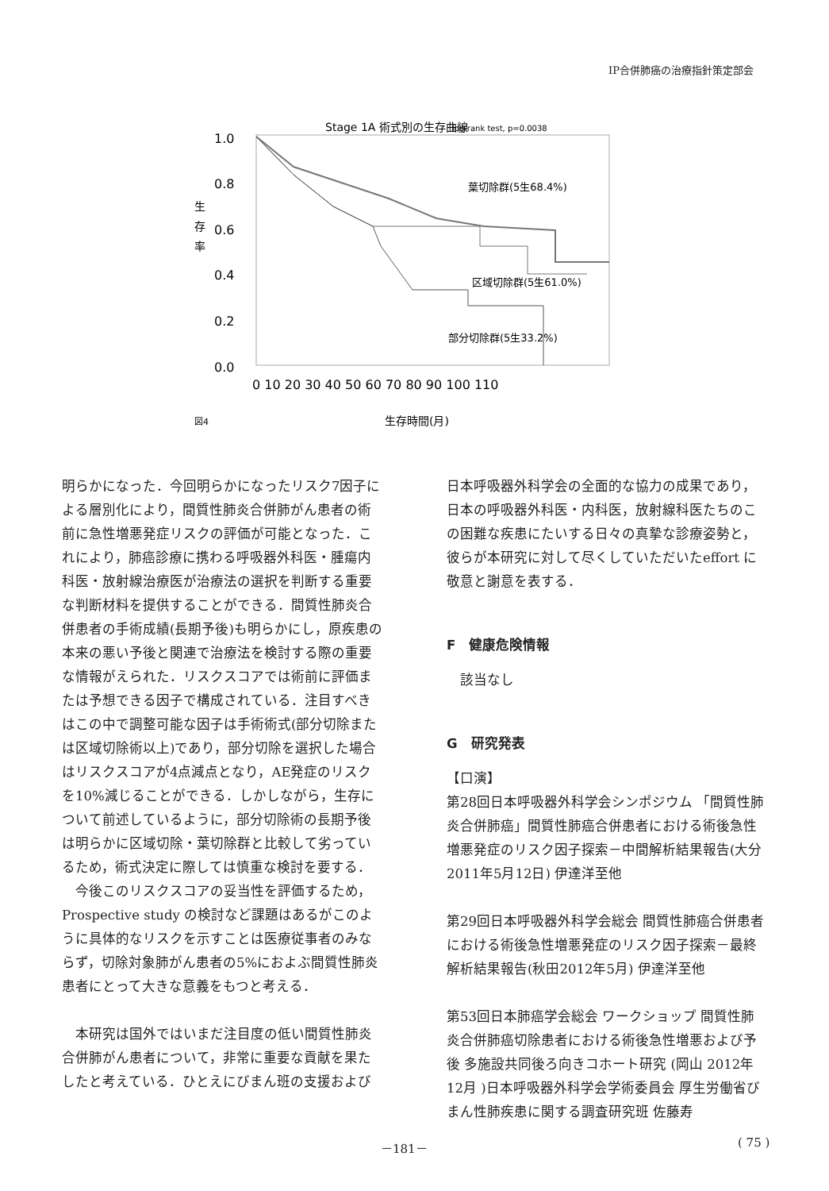IP合併肺癌の治療指針策定部会
Stage 1A 術式別の生存曲線
log-rank test, p=0.0038
1.0
0.8
0.6
0.4
0.2
0.0
生
存
率
葉切除群(5生68.4%)
区域切除群(5生61.0%)
部分切除群(5生33.2%)
0 10 20 30 40 50 60 70 80 90 100 110
生存時間(月)
図4
明らかになった．今回明らかになったリスク7因子による層別化により，間質性肺炎合併肺がん患者の術前に急性増悪発症リスクの評価が可能となった．これにより，肺癌診療に携わる呼吸器外科医・腫瘍内科医・放射線治療医が治療法の選択を判断する重要な判断材料を提供することができる．間質性肺炎合併患者の手術成績(長期予後)も明らかにし，原疾患の本来の悪い予後と関連で治療法を検討する際の重要な情報がえられた．リスクスコアでは術前に評価または予想できる因子で構成されている．注目すべきはこの中で調整可能な因子は手術術式(部分切除または区域切除術以上)であり，部分切除を選択した場合はリスクスコアが4点減点となり，AE発症のリスクを10%減じることができる．しかしながら，生存について前述しているように，部分切除術の長期予後は明らかに区域切除・葉切除群と比較して劣っているため，術式決定に際しては慎重な検討を要する．
　今後このリスクスコアの妥当性を評価するため，Prospective study の検討など課題はあるがこのように具体的なリスクを示すことは医療従事者のみならず，切除対象肺がん患者の5%におよぶ間質性肺炎患者にとって大きな意義をもつと考える．
　本研究は国外ではいまだ注目度の低い間質性肺炎合併肺がん患者について，非常に重要な貢献を果たしたと考えている．ひとえにびまん班の支援および
日本呼吸器外科学会の全面的な協力の成果であり，日本の呼吸器外科医・内科医，放射線科医たちのこの困難な疾患にたいする日々の真摯な診療姿勢と，彼らが本研究に対して尽くしていただいたeffort に敬意と謝意を表する．
F　健康危険情報
　該当なし
G　研究発表
【口演】
第28回日本呼吸器外科学会シンポジウム 「間質性肺炎合併肺癌」間質性肺癌合併患者における術後急性増悪発症のリスク因子探索－中間解析結果報告(大分 2011年5月12日) 伊達洋至他
第29回日本呼吸器外科学会総会 間質性肺癌合併患者における術後急性増悪発症のリスク因子探索－最終解析結果報告(秋田2012年5月) 伊達洋至他
第53回日本肺癌学会総会 ワークショップ 間質性肺炎合併肺癌切除患者における術後急性増悪および予後 多施設共同後ろ向きコホート研究 (岡山 2012年12月 )日本呼吸器外科学会学術委員会 厚生労働省びまん性肺疾患に関する調査研究班 佐藤寿
－181－ ( 75 )